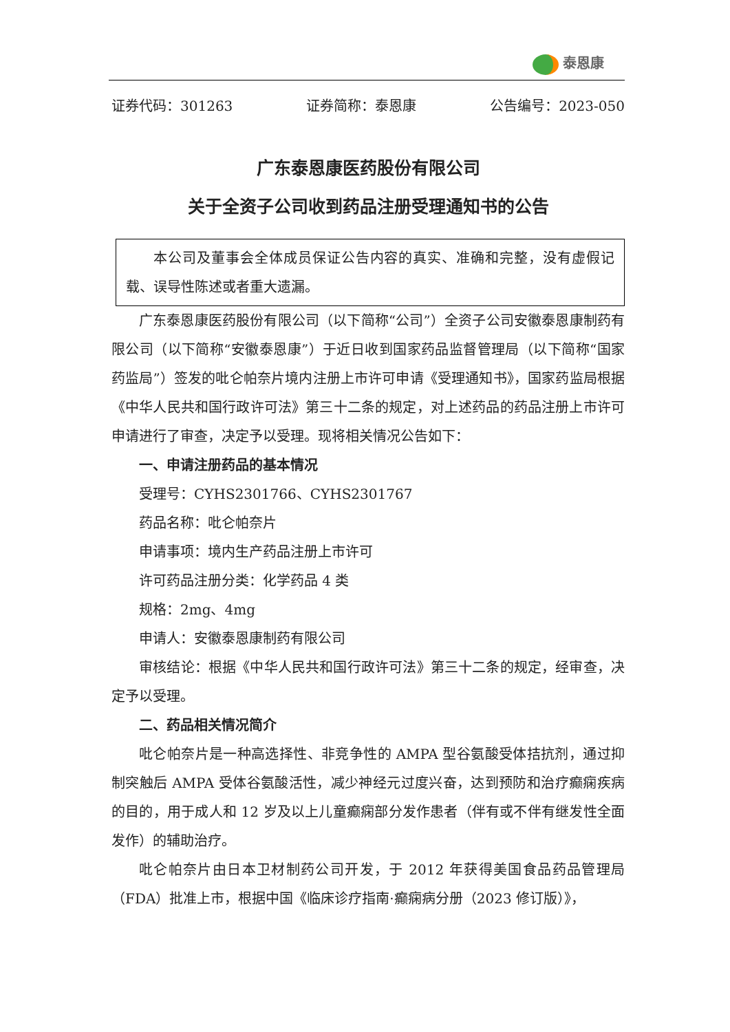泰恩康
证券代码：301263 证券简称：泰恩康 公告编号：2023-050
广东泰恩康医药股份有限公司
关于全资子公司收到药品注册受理通知书的公告
本公司及董事会全体成员保证公告内容的真实、准确和完整，没有虚假记载、误导性陈述或者重大遗漏。
广东泰恩康医药股份有限公司（以下简称“公司”）全资子公司安徽泰恩康制药有限公司（以下简称“安徽泰恩康”）于近日收到国家药品监督管理局（以下简称“国家药监局”）签发的吡仑帕奈片境内注册上市许可申请《受理通知书》，国家药监局根据《中华人民共和国行政许可法》第三十二条的规定，对上述药品的药品注册上市许可申请进行了审查，决定予以受理。现将相关情况公告如下：
一、申请注册药品的基本情况
受理号：CYHS2301766、CYHS2301767
药品名称：吡仑帕奈片
申请事项：境内生产药品注册上市许可
许可药品注册分类：化学药品 4 类
规格：2mg、4mg
申请人：安徽泰恩康制药有限公司
审核结论：根据《中华人民共和国行政许可法》第三十二条的规定，经审查，决定予以受理。
二、药品相关情况简介
吡仑帕奈片是一种高选择性、非竞争性的 AMPA 型谷氨酸受体拮抗剂，通过抑制突触后 AMPA 受体谷氨酸活性，减少神经元过度兴奋，达到预防和治疗癫痫疾病的目的，用于成人和 12 岁及以上儿童癫痫部分发作患者（伴有或不伴有继发性全面发作）的辅助治疗。
吡仑帕奈片由日本卫材制药公司开发，于 2012 年获得美国食品药品管理局（FDA）批准上市，根据中国《临床诊疗指南·癫痫病分册（2023 修订版）》，